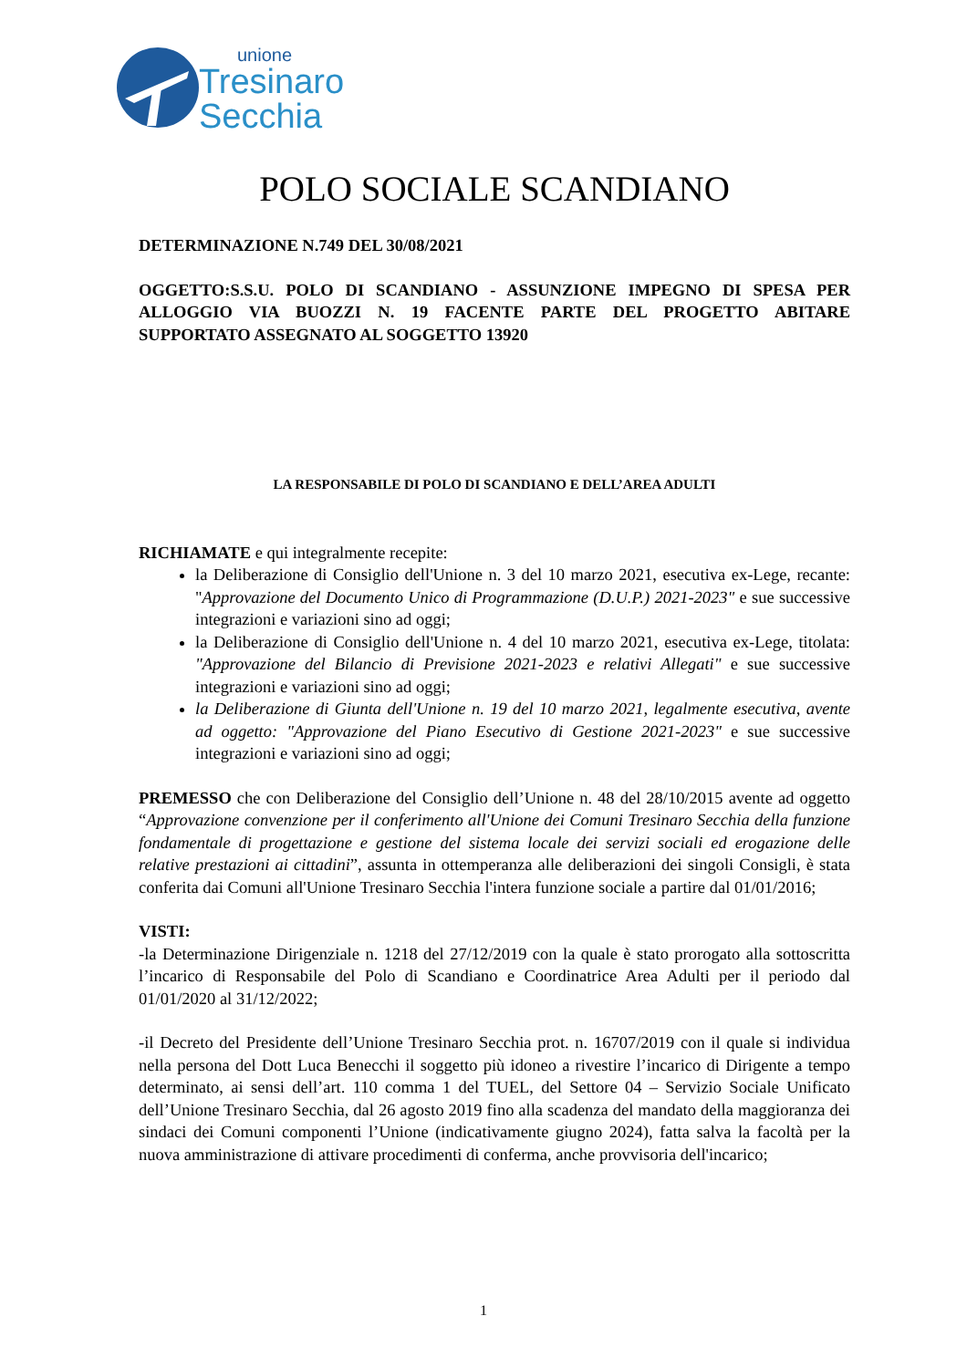unione
Tresinaro
Secchia
POLO SOCIALE SCANDIANO
DETERMINAZIONE N.749 DEL 30/08/2021
OGGETTO:S.S.U. POLO DI SCANDIANO - ASSUNZIONE IMPEGNO DI SPESA PER ALLOGGIO VIA BUOZZI N. 19 FACENTE PARTE DEL PROGETTO ABITARE SUPPORTATO ASSEGNATO AL SOGGETTO 13920
LA RESPONSABILE DI POLO DI SCANDIANO E DELL’AREA ADULTI
RICHIAMATE e qui integralmente recepite:
la Deliberazione di Consiglio dell'Unione n. 3 del 10 marzo 2021, esecutiva ex-Lege, recante: "Approvazione del Documento Unico di Programmazione (D.U.P.) 2021-2023" e sue successive integrazioni e variazioni sino ad oggi;
la Deliberazione di Consiglio dell'Unione n. 4 del 10 marzo 2021, esecutiva ex-Lege, titolata: "Approvazione del Bilancio di Previsione 2021-2023 e relativi Allegati" e sue successive integrazioni e variazioni sino ad oggi;
la Deliberazione di Giunta dell'Unione n. 19 del 10 marzo 2021, legalmente esecutiva, avente ad oggetto: "Approvazione del Piano Esecutivo di Gestione 2021-2023" e sue successive integrazioni e variazioni sino ad oggi;
PREMESSO che con Deliberazione del Consiglio dell’Unione n. 48 del 28/10/2015 avente ad oggetto “Approvazione convenzione per il conferimento all'Unione dei Comuni Tresinaro Secchia della funzione fondamentale di progettazione e gestione del sistema locale dei servizi sociali ed erogazione delle relative prestazioni ai cittadini”, assunta in ottemperanza alle deliberazioni dei singoli Consigli, è stata conferita dai Comuni all'Unione Tresinaro Secchia l'intera funzione sociale a partire dal 01/01/2016;
VISTI:
-la Determinazione Dirigenziale n. 1218 del 27/12/2019 con la quale è stato prorogato alla sottoscritta l’incarico di Responsabile del Polo di Scandiano e Coordinatrice Area Adulti per il periodo dal 01/01/2020 al 31/12/2022;
-il Decreto del Presidente dell’Unione Tresinaro Secchia prot. n. 16707/2019 con il quale si individua nella persona del Dott Luca Benecchi il soggetto più idoneo a rivestire l’incarico di Dirigente a tempo determinato, ai sensi dell’art. 110 comma 1 del TUEL, del Settore 04 – Servizio Sociale Unificato dell’Unione Tresinaro Secchia, dal 26 agosto 2019 fino alla scadenza del mandato della maggioranza dei sindaci dei Comuni componenti l’Unione (indicativamente giugno 2024), fatta salva la facoltà per la nuova amministrazione di attivare procedimenti di conferma, anche provvisoria dell'incarico;
1